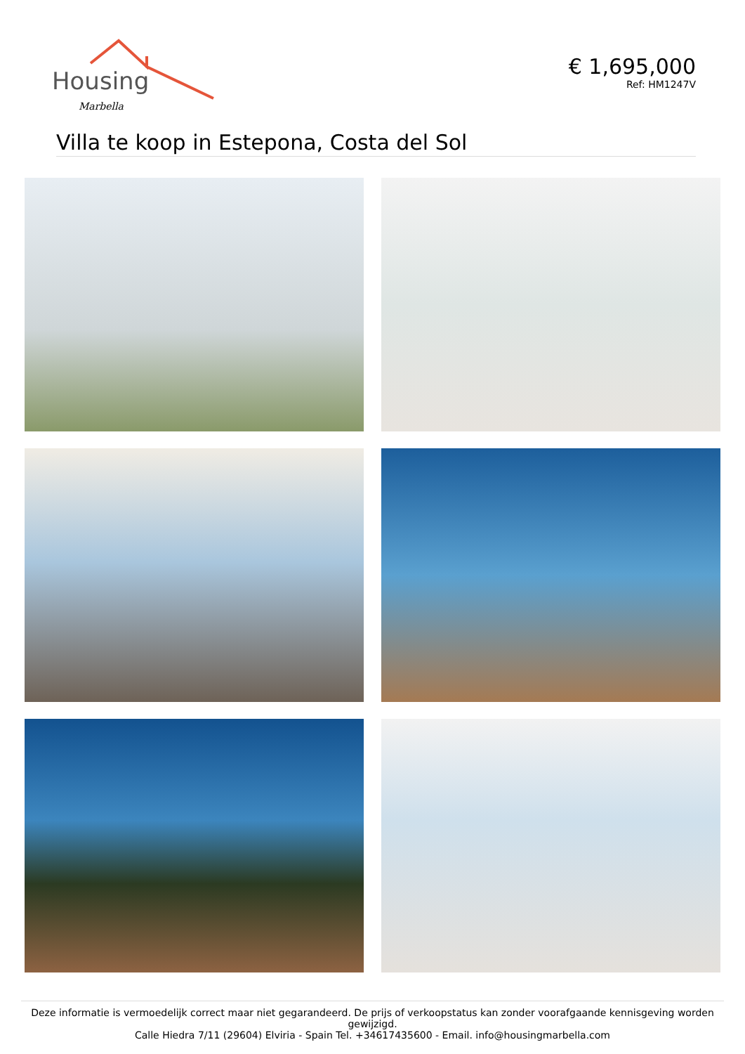Housing
Marbella
€ 1,695,000
Ref: HM1247V
Villa te koop in Estepona, Costa del Sol
Deze informatie is vermoedelijk correct maar niet gegarandeerd. De prijs of verkoopstatus kan zonder voorafgaande kennisgeving worden gewijzigd.
Calle Hiedra 7/11 (29604) Elviria - Spain Tel. +34617435600 - Email. info@housingmarbella.com